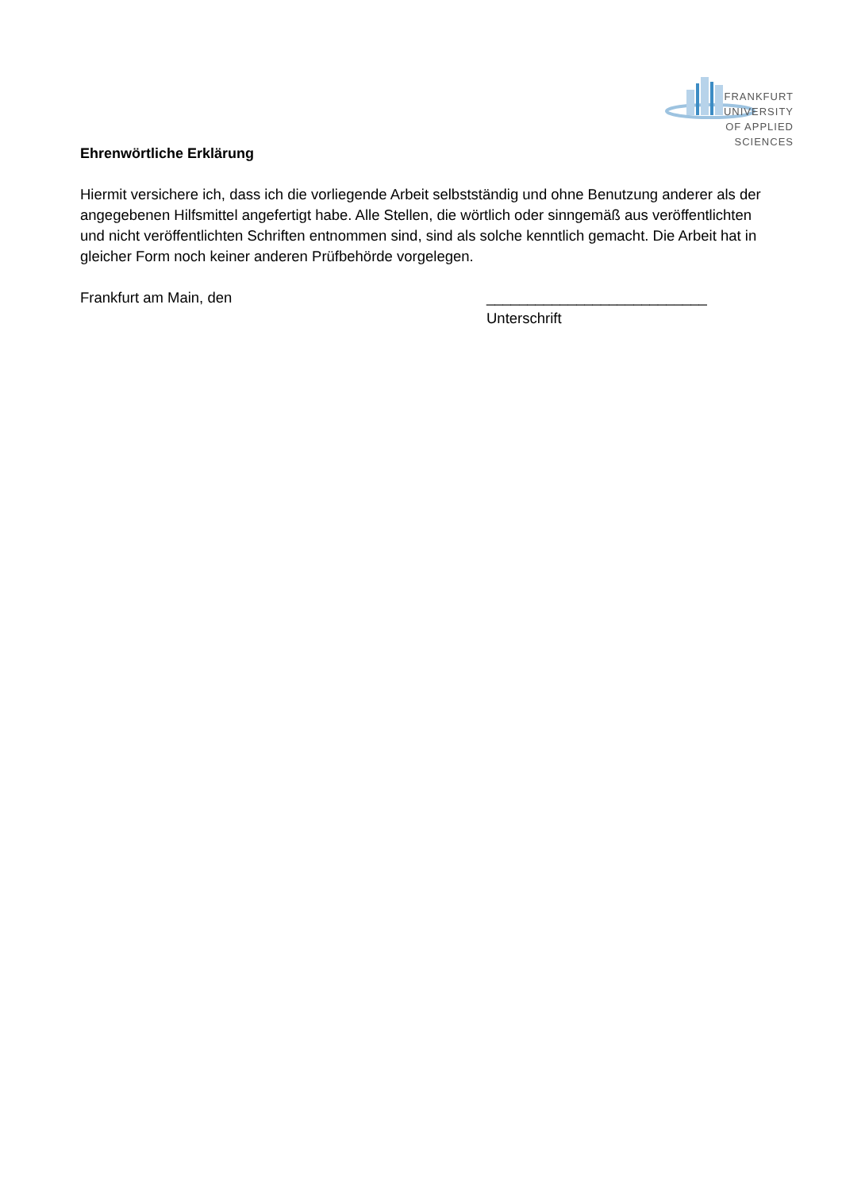FRANKFURT
UNIVERSITY
OF APPLIED SCIENCES
Ehrenwörtliche Erklärung
Hiermit versichere ich, dass ich die vorliegende Arbeit selbstständig und ohne Benutzung anderer als der angegebenen Hilfsmittel angefertigt habe. Alle Stellen, die wörtlich oder sinngemäß aus veröffentlichten und nicht veröffentlichten Schriften entnommen sind, sind als solche kenntlich gemacht. Die Arbeit hat in gleicher Form noch keiner anderen Prüfbehörde vorgelegen.
Frankfurt am Main, den ___________________________
Unterschrift